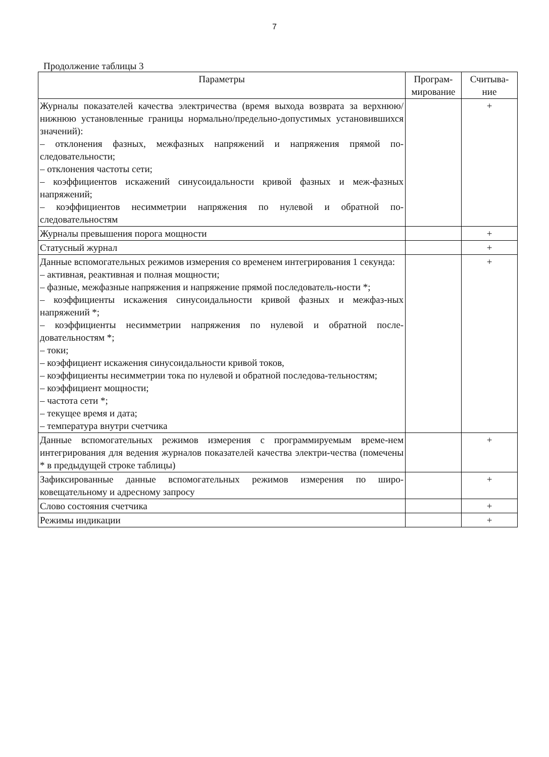7
Продолжение таблицы 3
| Параметры | Програм-мирование | Считыва-ние |
| --- | --- | --- |
| Журналы показателей качества электричества (время выхода возврата за верхнюю/нижнюю установленные границы нормально/предельно-допустимых установившихся значений): – отклонения фазных, межфазных напряжений и напряжения прямой по-следовательности; – отклонения частоты сети; – коэффициентов искажений синусоидальности кривой фазных и меж-фазных напряжений; – коэффициентов несимметрии напряжения по нулевой и обратной по-следовательностям | | + |
| Журналы превышения порога мощности | | + |
| Статусный журнал | | + |
| Данные вспомогательных режимов измерения со временем интегрирования 1 секунда: – активная, реактивная и полная мощности; – фазные, межфазные напряжения и напряжение прямой последователь-ности *; – коэффициенты искажения синусоидальности кривой фазных и межфаз-ных напряжений *; – коэффициенты несимметрии напряжения по нулевой и обратной после-довательностям *; – токи; – коэффициент искажения синусоидальности кривой токов, – коэффициенты несимметрии тока по нулевой и обратной последова-тельностям; – коэффициент мощности; – частота сети *; – текущее время и дата; – температура внутри счетчика | | + |
| Данные вспомогательных режимов измерения с программируемым време-нем интегрирования для ведения журналов показателей качества электри-чества (помечены * в предыдущей строке таблицы) | | + |
| Зафиксированные данные вспомогательных режимов измерения по широ-ковещательному и адресному запросу | | + |
| Слово состояния счетчика | | + |
| Режимы индикации | | + |